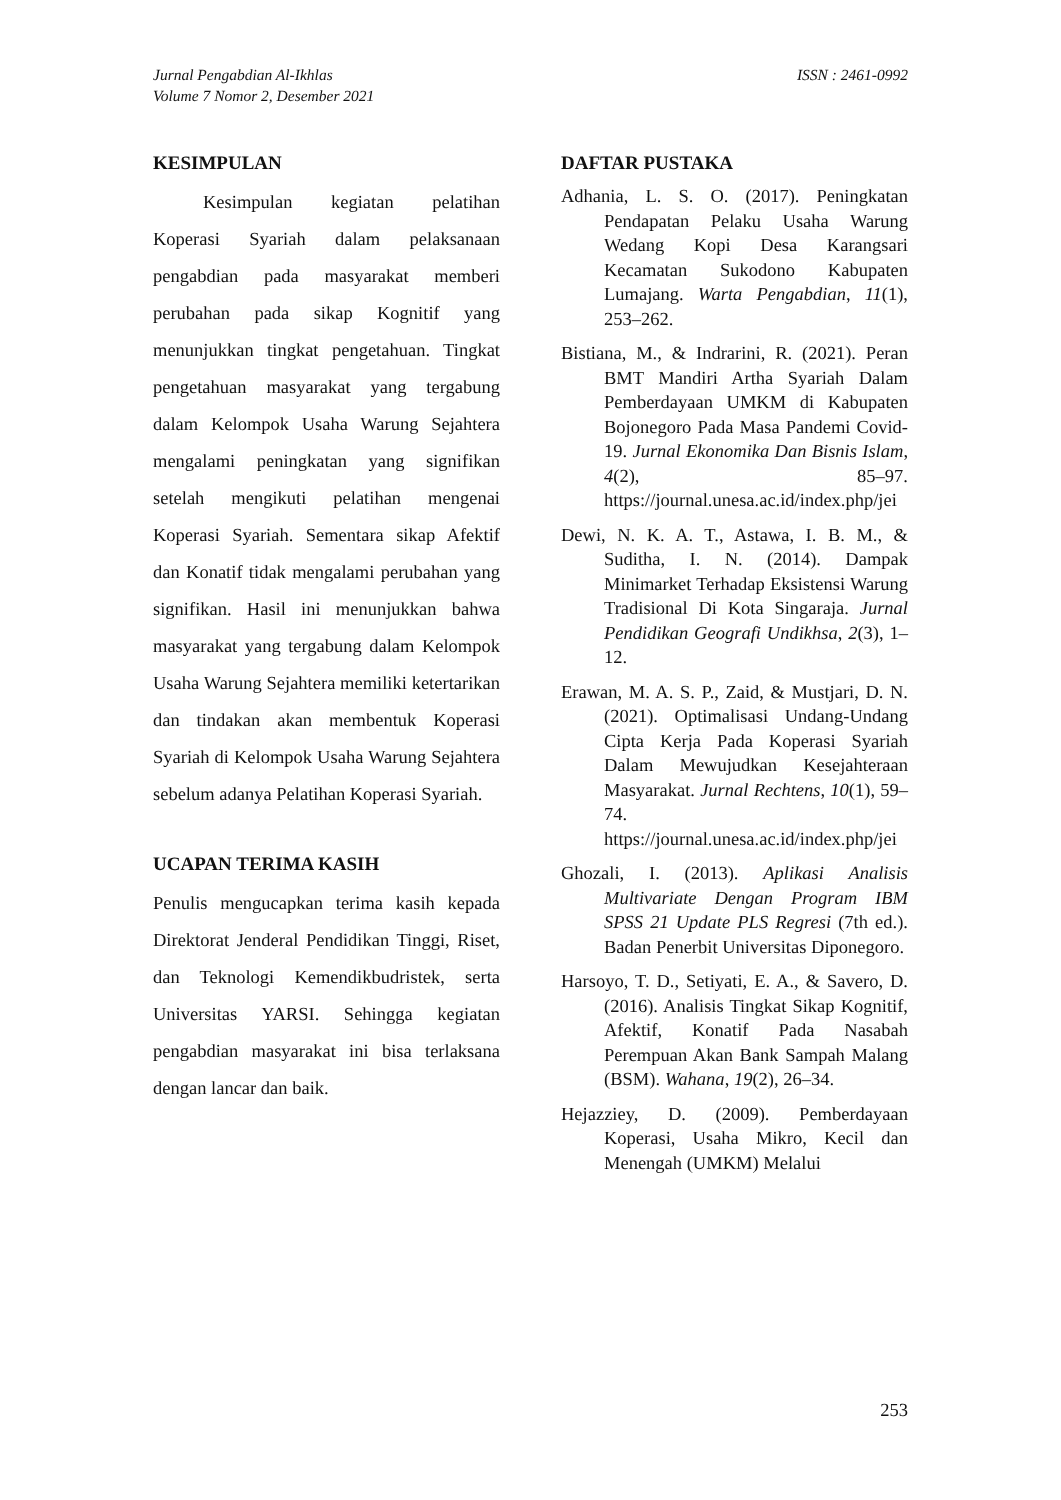Jurnal Pengabdian Al-Ikhlas
Volume 7 Nomor 2, Desember 2021
ISSN : 2461-0992
KESIMPULAN
Kesimpulan kegiatan pelatihan Koperasi Syariah dalam pelaksanaan pengabdian pada masyarakat memberi perubahan pada sikap Kognitif yang menunjukkan tingkat pengetahuan. Tingkat pengetahuan masyarakat yang tergabung dalam Kelompok Usaha Warung Sejahtera mengalami peningkatan yang signifikan setelah mengikuti pelatihan mengenai Koperasi Syariah. Sementara sikap Afektif dan Konatif tidak mengalami perubahan yang signifikan. Hasil ini menunjukkan bahwa masyarakat yang tergabung dalam Kelompok Usaha Warung Sejahtera memiliki ketertarikan dan tindakan akan membentuk Koperasi Syariah di Kelompok Usaha Warung Sejahtera sebelum adanya Pelatihan Koperasi Syariah.
UCAPAN TERIMA KASIH
Penulis mengucapkan terima kasih kepada Direktorat Jenderal Pendidikan Tinggi, Riset, dan Teknologi Kemendikbudristek, serta Universitas YARSI. Sehingga kegiatan pengabdian masyarakat ini bisa terlaksana dengan lancar dan baik.
DAFTAR PUSTAKA
Adhania, L. S. O. (2017). Peningkatan Pendapatan Pelaku Usaha Warung Wedang Kopi Desa Karangsari Kecamatan Sukodono Kabupaten Lumajang. Warta Pengabdian, 11(1), 253–262.
Bistiana, M., & Indrarini, R. (2021). Peran BMT Mandiri Artha Syariah Dalam Pemberdayaan UMKM di Kabupaten Bojonegoro Pada Masa Pandemi Covid-19. Jurnal Ekonomika Dan Bisnis Islam, 4(2), 85–97. https://journal.unesa.ac.id/index.php/jei
Dewi, N. K. A. T., Astawa, I. B. M., & Suditha, I. N. (2014). Dampak Minimarket Terhadap Eksistensi Warung Tradisional Di Kota Singaraja. Jurnal Pendidikan Geografi Undikhsa, 2(3), 1–12.
Erawan, M. A. S. P., Zaid, & Mustjari, D. N. (2021). Optimalisasi Undang-Undang Cipta Kerja Pada Koperasi Syariah Dalam Mewujudkan Kesejahteraan Masyarakat. Jurnal Rechtens, 10(1), 59–74. https://journal.unesa.ac.id/index.php/jei
Ghozali, I. (2013). Aplikasi Analisis Multivariate Dengan Program IBM SPSS 21 Update PLS Regresi (7th ed.). Badan Penerbit Universitas Diponegoro.
Harsoyo, T. D., Setiyati, E. A., & Savero, D. (2016). Analisis Tingkat Sikap Kognitif, Afektif, Konatif Pada Nasabah Perempuan Akan Bank Sampah Malang (BSM). Wahana, 19(2), 26–34.
Hejazziey, D. (2009). Pemberdayaan Koperasi, Usaha Mikro, Kecil dan Menengah (UMKM) Melalui
253